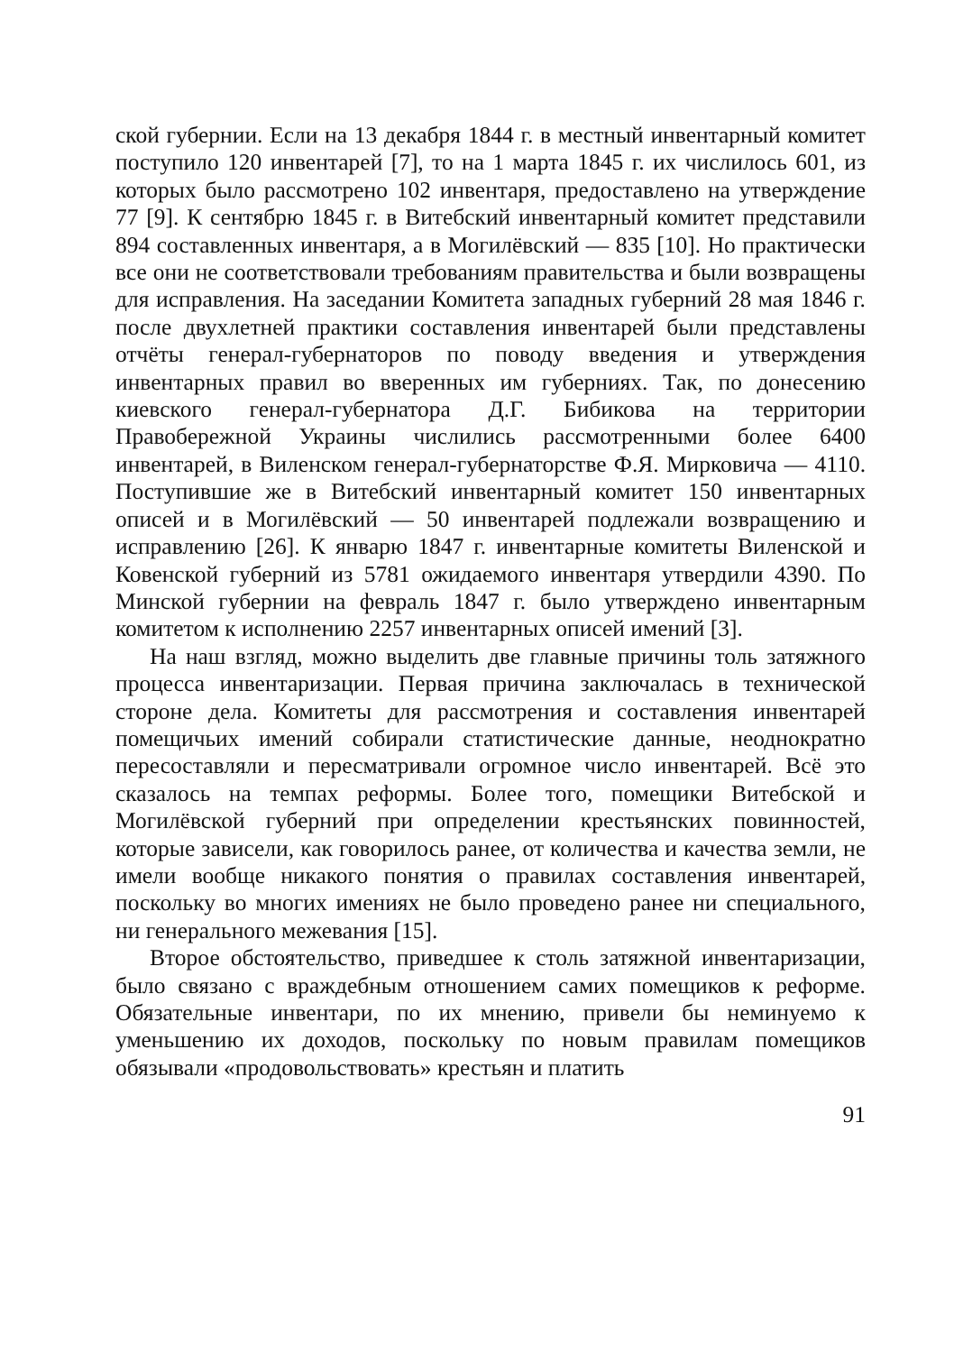ской губернии. Если на 13 декабря 1844 г. в местный инвентарный комитет поступило 120 инвентарей [7], то на 1 марта 1845 г. их числилось 601, из которых было рассмотрено 102 инвентаря, предоставлено на утверждение 77 [9]. К сентябрю 1845 г. в Витебский инвентарный комитет представили 894 составленных инвентаря, а в Могилёвский — 835 [10]. Но практически все они не соответствовали требованиям правительства и были возвращены для исправления. На заседании Комитета западных губерний 28 мая 1846 г. после двухлетней практики составления инвентарей были представлены отчёты генерал-губернаторов по поводу введения и утверждения инвентарных правил во вверенных им губерниях. Так, по донесению киевского генерал-губернатора Д.Г. Бибикова на территории Правобережной Украины числились рассмотренными более 6400 инвентарей, в Виленском генерал-губернаторстве Ф.Я. Мирковича — 4110. Поступившие же в Витебский инвентарный комитет 150 инвентарных описей и в Могилёвский — 50 инвентарей подлежали возвращению и исправлению [26]. К январю 1847 г. инвентарные комитеты Виленской и Ковенской губерний из 5781 ожидаемого инвентаря утвердили 4390. По Минской губернии на февраль 1847 г. было утверждено инвентарным комитетом к исполнению 2257 инвентарных описей имений [3].
На наш взгляд, можно выделить две главные причины толь затяжного процесса инвентаризации. Первая причина заключалась в технической стороне дела. Комитеты для рассмотрения и составления инвентарей помещичьих имений собирали статистические данные, неоднократно пересоставляли и пересматривали огромное число инвентарей. Всё это сказалось на темпах реформы. Более того, помещики Витебской и Могилёвской губерний при определении крестьянских повинностей, которые зависели, как говорилось ранее, от количества и качества земли, не имели вообще никакого понятия о правилах составления инвентарей, поскольку во многих имениях не было проведено ранее ни специального, ни генерального межевания [15].
Второе обстоятельство, приведшее к столь затяжной инвентаризации, было связано с враждебным отношением самих помещиков к реформе. Обязательные инвентари, по их мнению, привели бы неминуемо к уменьшению их доходов, поскольку по новым правилам помещиков обязывали «продовольствовать» крестьян и платить
91